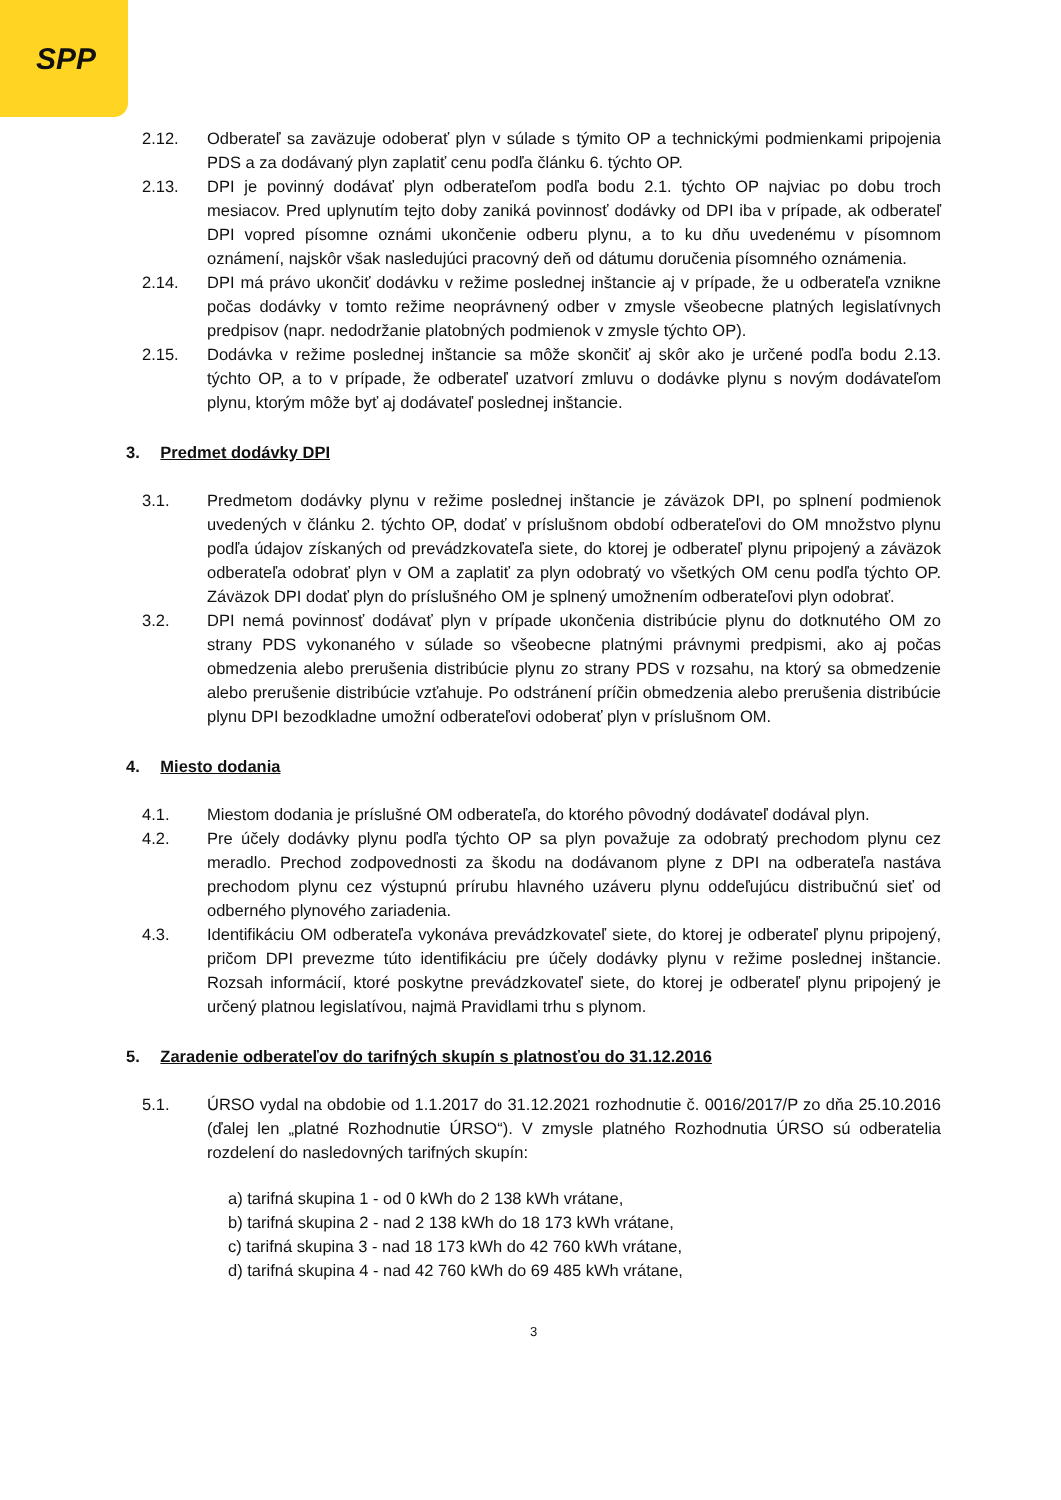SPP
2.12. Odberateľ sa zaväzuje odoberať plyn v súlade s týmito OP a technickými podmienkami pripojenia PDS a za dodávaný plyn zaplatiť cenu podľa článku 6. týchto OP.
2.13. DPI je povinný dodávať plyn odberateľom podľa bodu 2.1. týchto OP najviac po dobu troch mesiacov. Pred uplynutím tejto doby zaniká povinnosť dodávky od DPI iba v prípade, ak odberateľ DPI vopred písomne oznámi ukončenie odberu plynu, a to ku dňu uvedenému v písomnom oznámení, najskôr však nasledujúci pracovný deň od dátumu doručenia písomného oznámenia.
2.14. DPI má právo ukončiť dodávku v režime poslednej inštancie aj v prípade, že u odberateľa vznikne počas dodávky v tomto režime neoprávnený odber v zmysle všeobecne platných legislatívnych predpisov (napr. nedodržanie platobných podmienok v zmysle týchto OP).
2.15. Dodávka v režime poslednej inštancie sa môže skončiť aj skôr ako je určené podľa bodu 2.13. týchto OP, a to v prípade, že odberateľ uzatvorí zmluvu o dodávke plynu s novým dodávateľom plynu, ktorým môže byť aj dodávateľ poslednej inštancie.
3. Predmet dodávky DPI
3.1. Predmetom dodávky plynu v režime poslednej inštancie je záväzok DPI, po splnení podmienok uvedených v článku 2. týchto OP, dodať v príslušnom období odberateľovi do OM množstvo plynu podľa údajov získaných od prevádzkovateľa siete, do ktorej je odberateľ plynu pripojený a záväzok odberateľa odobrať plyn v OM a zaplatiť za plyn odobratý vo všetkých OM cenu podľa týchto OP. Záväzok DPI dodať plyn do príslušného OM je splnený umožnením odberateľovi plyn odobrať.
3.2. DPI nemá povinnosť dodávať plyn v prípade ukončenia distribúcie plynu do dotknutého OM zo strany PDS vykonaného v súlade so všeobecne platnými právnymi predpismi, ako aj počas obmedzenia alebo prerušenia distribúcie plynu zo strany PDS v rozsahu, na ktorý sa obmedzenie alebo prerušenie distribúcie vzťahuje. Po odstránení príčin obmedzenia alebo prerušenia distribúcie plynu DPI bezodkladne umožní odberateľovi odoberať plyn v príslušnom OM.
4. Miesto dodania
4.1. Miestom dodania je príslušné OM odberateľa, do ktorého pôvodný dodávateľ dodával plyn.
4.2. Pre účely dodávky plynu podľa týchto OP sa plyn považuje za odobratý prechodom plynu cez meradlo. Prechod zodpovednosti za škodu na dodávanom plyne z DPI na odberateľa nastáva prechodom plynu cez výstupnú prírubu hlavného uzáveru plynu oddeľujúcu distribučnú sieť od odberného plynového zariadenia.
4.3. Identifikáciu OM odberateľa vykonáva prevádzkovateľ siete, do ktorej je odberateľ plynu pripojený, pričom DPI prevezme túto identifikáciu pre účely dodávky plynu v režime poslednej inštancie. Rozsah informácií, ktoré poskytne prevádzkovateľ siete, do ktorej je odberateľ plynu pripojený je určený platnou legislatívou, najmä Pravidlami trhu s plynom.
5. Zaradenie odberateľov do tarifných skupín s platnosťou do 31.12.2016
5.1. ÚRSO vydal na obdobie od 1.1.2017 do 31.12.2021 rozhodnutie č. 0016/2017/P zo dňa 25.10.2016 (ďalej len „platné Rozhodnutie ÚRSO“). V zmysle platného Rozhodnutia ÚRSO sú odberatelia rozdelení do nasledovných tarifných skupín:
a) tarifná skupina 1 - od 0 kWh do 2 138 kWh vrátane,
b) tarifná skupina 2 - nad 2 138 kWh do 18 173 kWh vrátane,
c) tarifná skupina 3 - nad 18 173 kWh do 42 760 kWh vrátane,
d) tarifná skupina 4 - nad 42 760 kWh do 69 485 kWh vrátane,
3